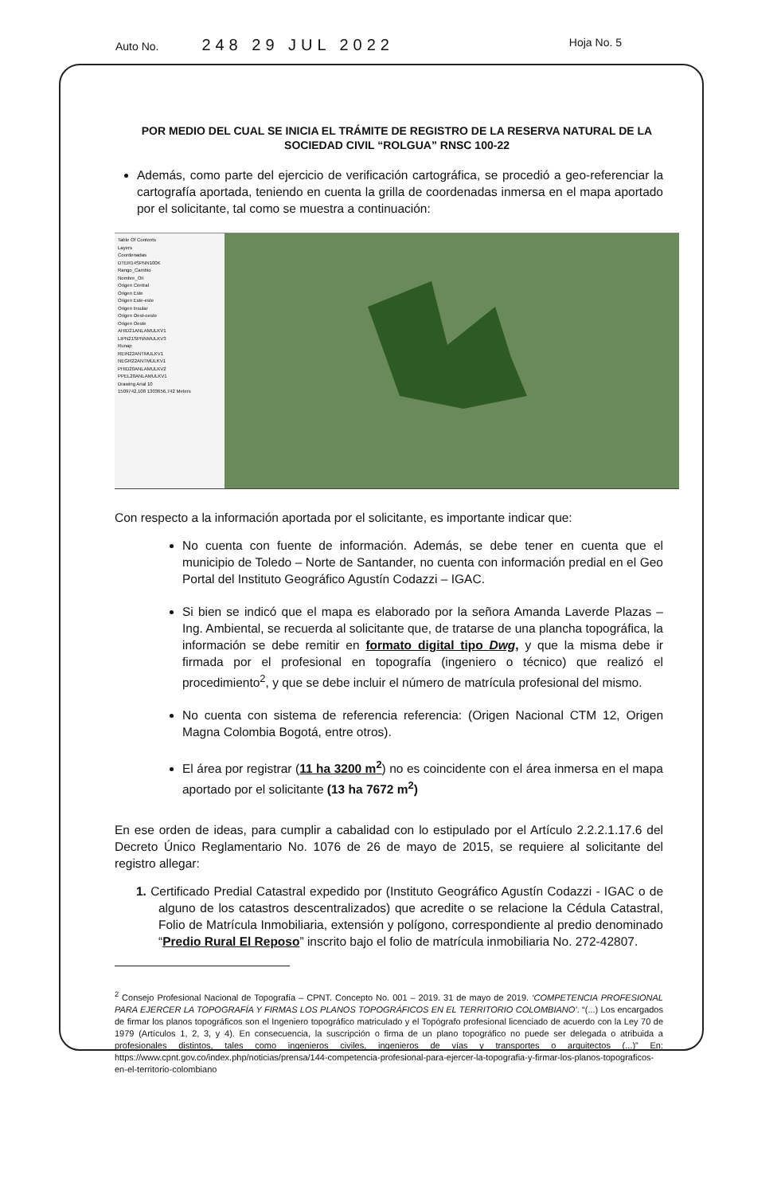Auto No. 248 29 JUL 2022 Hoja No. 5
POR MEDIO DEL CUAL SE INICIA EL TRÁMITE DE REGISTRO DE LA RESERVA NATURAL DE LA SOCIEDAD CIVIL “ROLGUA” RNSC 100-22
Además, como parte del ejercicio de verificación cartográfica, se procedió a geo-referenciar la cartografía aportada, teniendo en cuenta la grilla de coordenadas inmersa en el mapa aportado por el solicitante, tal como se muestra a continuación:
Table Of Contents
Layers
Coordenadas
DTER14SPNN100K
Rango_Cambio
Nombre_Ori
Origen Central
Origen Este
Origen Este-este
Origen Insular
Origen Oest-oeste
Origen Oeste
AHID21ANLAMULKV1
LIPN21SPNNMULKV3
Runap
REIN22ANTMULKV1
NEGR22ANTMULKV1
PHID20ANLAMULKV2
PPEL20ANLAMULKV1
Drawing Arial 10
1509742,108 1303656,742 Meters
Con respecto a la información aportada por el solicitante, es importante indicar que:
No cuenta con fuente de información. Además, se debe tener en cuenta que el municipio de Toledo – Norte de Santander, no cuenta con información predial en el Geo Portal del Instituto Geográfico Agustín Codazzi – IGAC.
Si bien se indicó que el mapa es elaborado por la señora Amanda Laverde Plazas – Ing. Ambiental, se recuerda al solicitante que, de tratarse de una plancha topográfica, la información se debe remitir en formato digital tipo Dwg, y que la misma debe ir firmada por el profesional en topografía (ingeniero o técnico) que realizó el procedimiento<sup>2</sup>, y que se debe incluir el número de matrícula profesional del mismo.
No cuenta con sistema de referencia referencia: (Origen Nacional CTM 12, Origen Magna Colombia Bogotá, entre otros).
El área por registrar (11 ha 3200 m<sup>2</sup>) no es coincidente con el área inmersa en el mapa aportado por el solicitante (13 ha 7672 m<sup>2</sup>)
En ese orden de ideas, para cumplir a cabalidad con lo estipulado por el Artículo 2.2.2.1.17.6 del Decreto Único Reglamentario No. 1076 de 26 de mayo de 2015, se requiere al solicitante del registro allegar:
1. Certificado Predial Catastral expedido por (Instituto Geográfico Agustín Codazzi - IGAC o de alguno de los catastros descentralizados) que acredite o se relacione la Cédula Catastral, Folio de Matrícula Inmobiliaria, extensión y polígono, correspondiente al predio denominado “Predio Rural El Reposo” inscrito bajo el folio de matrícula inmobiliaria No. 272-42807.
<sup>2</sup> Consejo Profesional Nacional de Topografía – CPNT. Concepto No. 001 – 2019. 31 de mayo de 2019. ‘COMPETENCIA PROFESIONAL PARA EJERCER LA TOPOGRAFÍA Y FIRMAS LOS PLANOS TOPOGRÁFICOS EN EL TERRITORIO COLOMBIANO’. “(...) Los encargados de firmar los planos topográficos son el Ingeniero topográfico matriculado y el Topógrafo profesional licenciado de acuerdo con la Ley 70 de 1979 (Artículos 1, 2, 3, y 4). En consecuencia, la suscripción o firma de un plano topográfico no puede ser delegada o atribuida a profesionales distintos, tales como ingenieros civiles, ingenieros de vías y transportes o arquitectos (...)” En: https://www.cpnt.gov.co/index.php/noticias/prensa/144-competencia-profesional-para-ejercer-la-topografia-y-firmar-los-planos-topograficos-en-el-territorio-colombiano